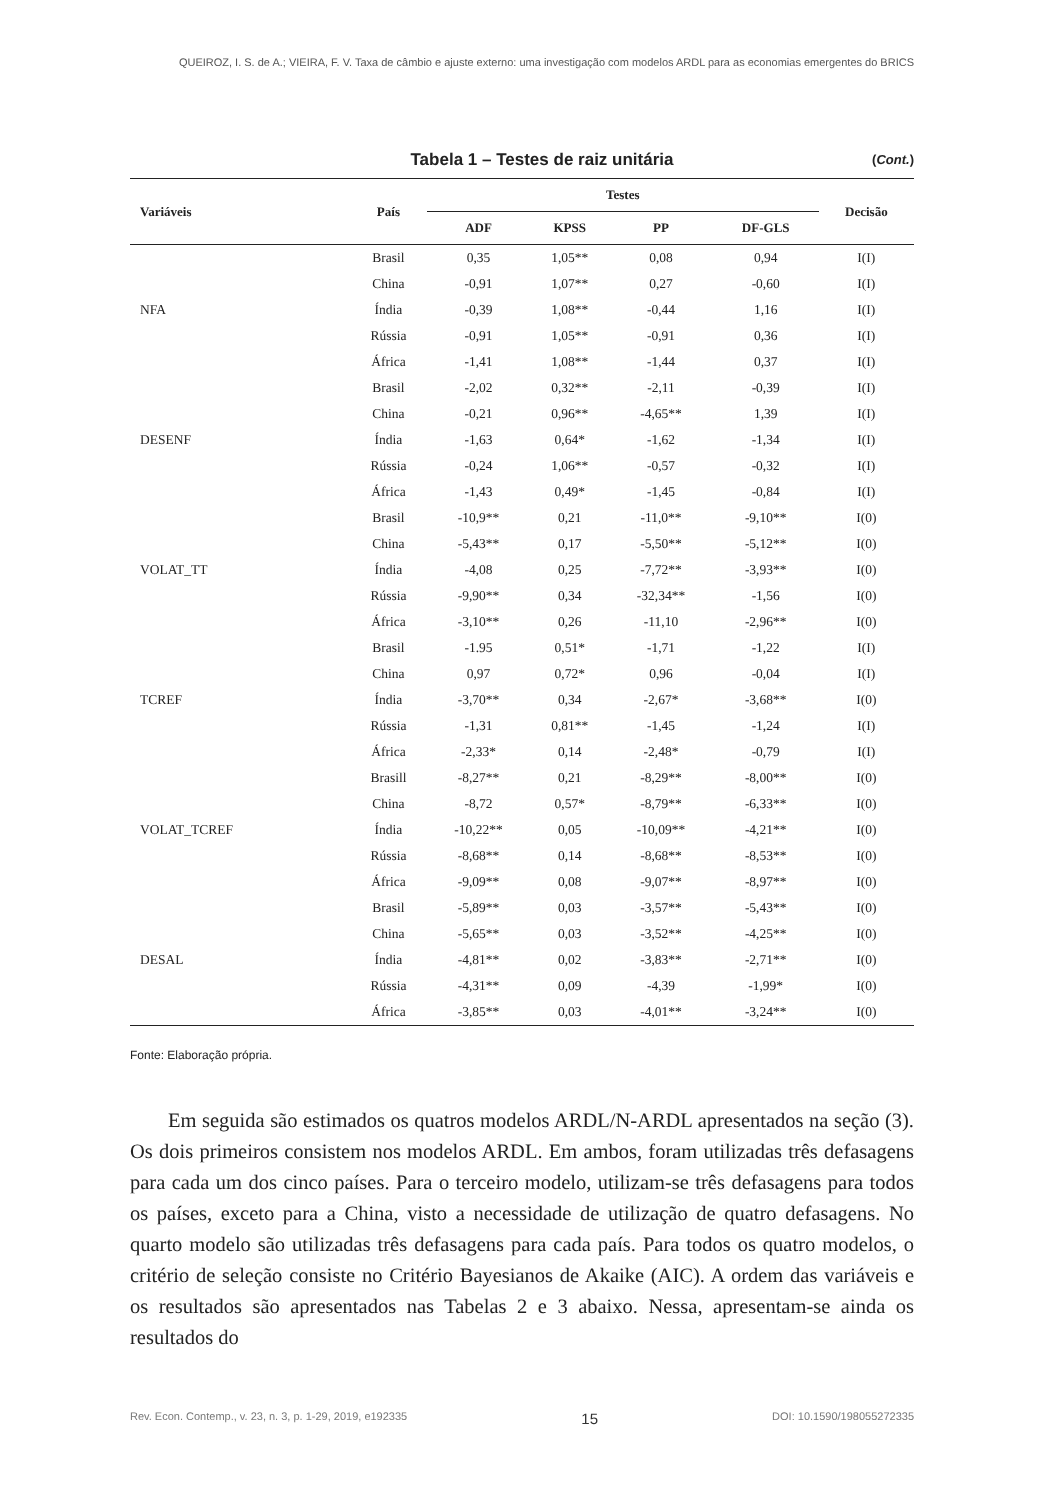QUEIROZ, I. S. de A.; VIEIRA, F. V. Taxa de câmbio e ajuste externo: uma investigação com modelos ARDL para as economias emergentes do BRICS
Tabela 1 – Testes de raiz unitária (Cont.)
| Variáveis | País | Testes | | | | Decisão |
| --- | --- | --- | --- | --- | --- | --- |
| | | ADF | KPSS | PP | DF-GLS | |
| | Brasil | 0,35 | 1,05** | 0,08 | 0,94 | I(I) |
| | China | -0,91 | 1,07** | 0,27 | -0,60 | I(I) |
| NFA | Índia | -0,39 | 1,08** | -0,44 | 1,16 | I(I) |
| | Rússia | -0,91 | 1,05** | -0,91 | 0,36 | I(I) |
| | África | -1,41 | 1,08** | -1,44 | 0,37 | I(I) |
| | Brasil | -2,02 | 0,32** | -2,11 | -0,39 | I(I) |
| | China | -0,21 | 0,96** | -4,65** | 1,39 | I(I) |
| DESENF | Índia | -1,63 | 0,64* | -1,62 | -1,34 | I(I) |
| | Rússia | -0,24 | 1,06** | -0,57 | -0,32 | I(I) |
| | África | -1,43 | 0,49* | -1,45 | -0,84 | I(I) |
| | Brasil | -10,9** | 0,21 | -11,0** | -9,10** | I(0) |
| | China | -5,43** | 0,17 | -5,50** | -5,12** | I(0) |
| VOLAT_TT | Índia | -4,08 | 0,25 | -7,72** | -3,93** | I(0) |
| | Rússia | -9,90** | 0,34 | -32,34** | -1,56 | I(0) |
| | África | -3,10** | 0,26 | -11,10 | -2,96** | I(0) |
| | Brasil | -1.95 | 0,51* | -1,71 | -1,22 | I(I) |
| | China | 0,97 | 0,72* | 0,96 | -0,04 | I(I) |
| TCREF | Índia | -3,70** | 0,34 | -2,67* | -3,68** | I(0) |
| | Rússia | -1,31 | 0,81** | -1,45 | -1,24 | I(I) |
| | África | -2,33* | 0,14 | -2,48* | -0,79 | I(I) |
| | Brasill | -8,27** | 0,21 | -8,29** | -8,00** | I(0) |
| | China | -8,72 | 0,57* | -8,79** | -6,33** | I(0) |
| VOLAT_TCREF | Índia | -10,22** | 0,05 | -10,09** | -4,21** | I(0) |
| | Rússia | -8,68** | 0,14 | -8,68** | -8,53** | I(0) |
| | África | -9,09** | 0,08 | -9,07** | -8,97** | I(0) |
| | Brasil | -5,89** | 0,03 | -3,57** | -5,43** | I(0) |
| | China | -5,65** | 0,03 | -3,52** | -4,25** | I(0) |
| DESAL | Índia | -4,81** | 0,02 | -3,83** | -2,71** | I(0) |
| | Rússia | -4,31** | 0,09 | -4,39 | -1,99* | I(0) |
| | África | -3,85** | 0,03 | -4,01** | -3,24** | I(0) |
Fonte: Elaboração própria.
Em seguida são estimados os quatros modelos ARDL/N-ARDL apresentados na seção (3). Os dois primeiros consistem nos modelos ARDL. Em ambos, foram utilizadas três defasagens para cada um dos cinco países. Para o terceiro modelo, utilizam-se três defasagens para todos os países, exceto para a China, visto a necessidade de utilização de quatro defasagens. No quarto modelo são utilizadas três defasagens para cada país. Para todos os quatro modelos, o critério de seleção consiste no Critério Bayesianos de Akaike (AIC). A ordem das variáveis e os resultados são apresentados nas Tabelas 2 e 3 abaixo. Nessa, apresentam-se ainda os resultados do
Rev. Econ. Contemp., v. 23, n. 3, p. 1-29, 2019, e192335 15 DOI: 10.1590/198055272335